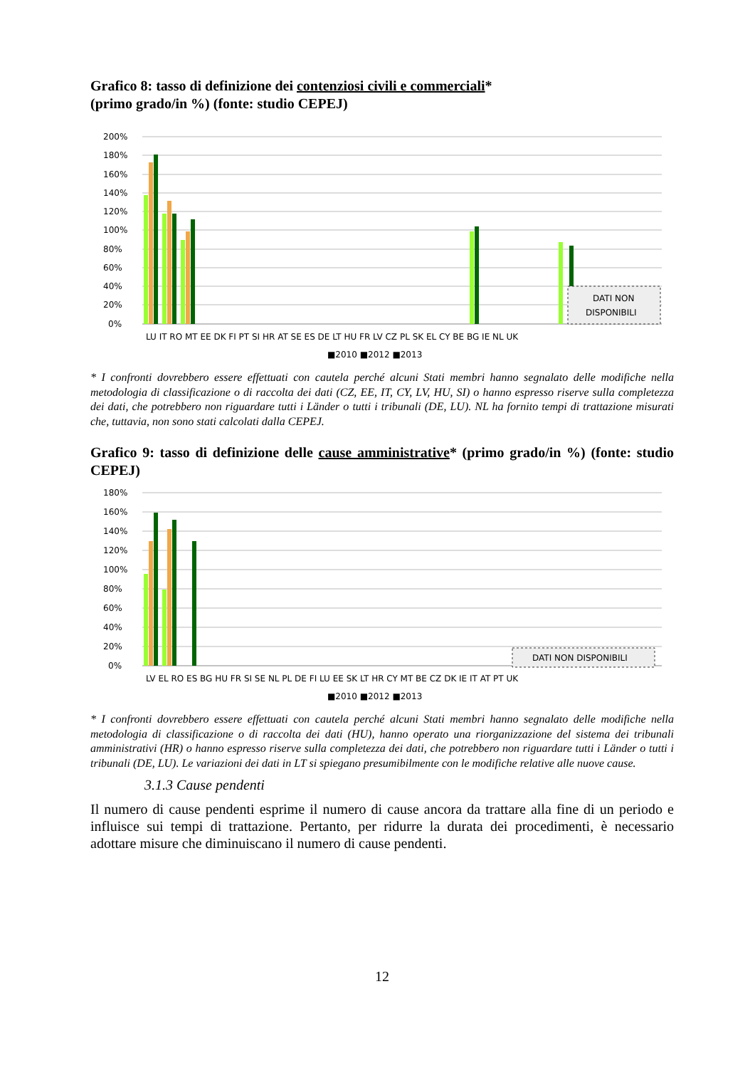Grafico 8: tasso di definizione dei contenziosi civili e commerciali*
(primo grado/in %) (fonte: studio CEPEJ)
200%
180%
160%
140%
120%
100%
80%
60%
40%
20%
0%
DATI NON
DISPONIBILI
LU IT RO MT EE DK FI PT SI HR AT SE ES DE LT HU FR LV CZ PL SK EL CY BE BG IE NL UK
■2010 ■2012 ■2013
* I confronti dovrebbero essere effettuati con cautela perché alcuni Stati membri hanno segnalato delle modifiche nella metodologia di classificazione o di raccolta dei dati (CZ, EE, IT, CY, LV, HU, SI) o hanno espresso riserve sulla completezza dei dati, che potrebbero non riguardare tutti i Länder o tutti i tribunali (DE, LU). NL ha fornito tempi di trattazione misurati che, tuttavia, non sono stati calcolati dalla CEPEJ.
Grafico 9: tasso di definizione delle cause amministrative* (primo grado/in %) (fonte: studio CEPEJ)
180%
160%
140%
120%
100%
80%
60%
40%
20%
0%
DATI NON DISPONIBILI
LV EL RO ES BG HU FR SI SE NL PL DE FI LU EE SK LT HR CY MT BE CZ DK IE IT AT PT UK
■2010 ■2012 ■2013
* I confronti dovrebbero essere effettuati con cautela perché alcuni Stati membri hanno segnalato delle modifiche nella metodologia di classificazione o di raccolta dei dati (HU), hanno operato una riorganizzazione del sistema dei tribunali amministrativi (HR) o hanno espresso riserve sulla completezza dei dati, che potrebbero non riguardare tutti i Länder o tutti i tribunali (DE, LU). Le variazioni dei dati in LT si spiegano presumibilmente con le modifiche relative alle nuove cause.
3.1.3 Cause pendenti
Il numero di cause pendenti esprime il numero di cause ancora da trattare alla fine di un periodo e influisce sui tempi di trattazione. Pertanto, per ridurre la durata dei procedimenti, è necessario adottare misure che diminuiscano il numero di cause pendenti.
12